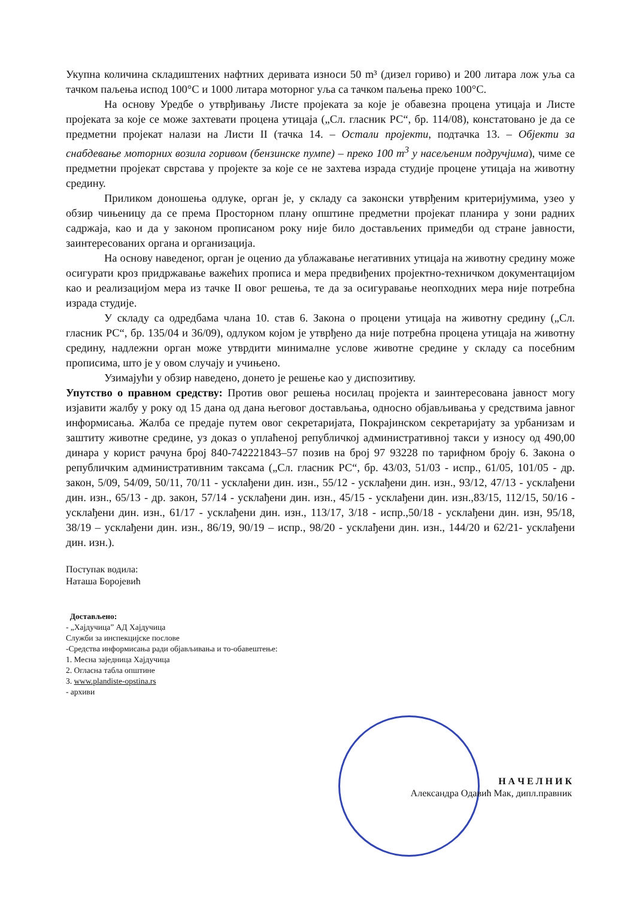Укупна количина складиштених нафтних деривата износи 50 m³ (дизел гориво) и 200 литара лож уља са тачком паљења испод 100°С и 1000 литара моторног уља са тачком паљења преко 100°С.
На основу Уредбе о утврђивању Листе пројеката за које је обавезна процена утицаја и Листе пројеката за које се може захтевати процена утицаја („Сл. гласник РС“, бр. 114/08), констатовано је да се предметни пројекат налази на Листи II (тачка 14. – Остали пројекти, подтачка 13. – Објекти за снабдевање моторних возила горивом (бензинске пумпе) – преко 100 m<sup>3</sup> у насељеним подручјима), чиме се предметни пројекат сврстава у пројекте за које се не захтева израда студије процене утицаја на животну средину.
Приликом доношења одлуке, орган је, у складу са законски утврђеним критеријумима, узео у обзир чињеницу да се према Просторном плану општине предметни пројекат планира у зони радних садржаја, као и да у законом прописаном року није било достављених примедби од стране јавности, заинтересованих органа и организација.
На основу наведеног, орган је оценио да ублажавање негативних утицаја на животну средину може осигурати кроз придржавање важећих прописа и мера предвиђених пројектно-техничком документацијом као и реализацијом мера из тачке II овог решења, те да за осигуравање неопходних мера није потребна израда студије.
У складу са одредбама члана 10. став 6. Закона о процени утицаја на животну средину („Сл. гласник РС“, бр. 135/04 и 36/09), одлуком којом је утврђено да није потребна процена утицаја на животну средину, надлежни орган може утврдити минималне услове животне средине у складу са посебним прописима, што је у овом случају и учињено.
Узимајући у обзир наведено, донето је решење као у диспозитиву.
Упутство о правном средству: Против овог решења носилац пројекта и заинтересована јавност могу изјавити жалбу у року од 15 дана од дана његовог достављања, односно објављивања у средствима јавног информисања. Жалба се предаје путем овог секретаријата, Покрајинском секретаријату за урбанизам и заштиту животне средине, уз доказ о уплаћеној републичкој административној такси у износу од 490,00 динара у корист рачуна број 840-742221843–57 позив на број 97 93228 по тарифном броју 6. Закона о републичким административним таксама („Сл. гласник РС“, бр. 43/03, 51/03 - испр., 61/05, 101/05 - др. закон, 5/09, 54/09, 50/11, 70/11 - усклађени дин. изн., 55/12 - усклађени дин. изн., 93/12, 47/13 - усклађени дин. изн., 65/13 - др. закон, 57/14 - усклађени дин. изн., 45/15 - усклађени дин. изн.,83/15, 112/15, 50/16 - усклађени дин. изн., 61/17 - усклађени дин. изн., 113/17, 3/18 - испр.,50/18 - усклађени дин. изн, 95/18, 38/19 – усклађени дин. изн., 86/19, 90/19 – испр., 98/20 - усклађени дин. изн., 144/20 и 62/21- усклађени дин. изн.).
Поступак водила:
Наташа Боројевић
Достављено:
- „Хајдучица” АД Хајдучица
Служби за инспекцијске послове
-Средства информисања ради објављивања и то-обавештење:
1. Месна заједница Хајдучица
2. Огласна табла општине
3. www.plandiste-opstina.rs
- архиви
Н А Ч Е Л Н И К
Александра Одавић Мак, дипл.правник